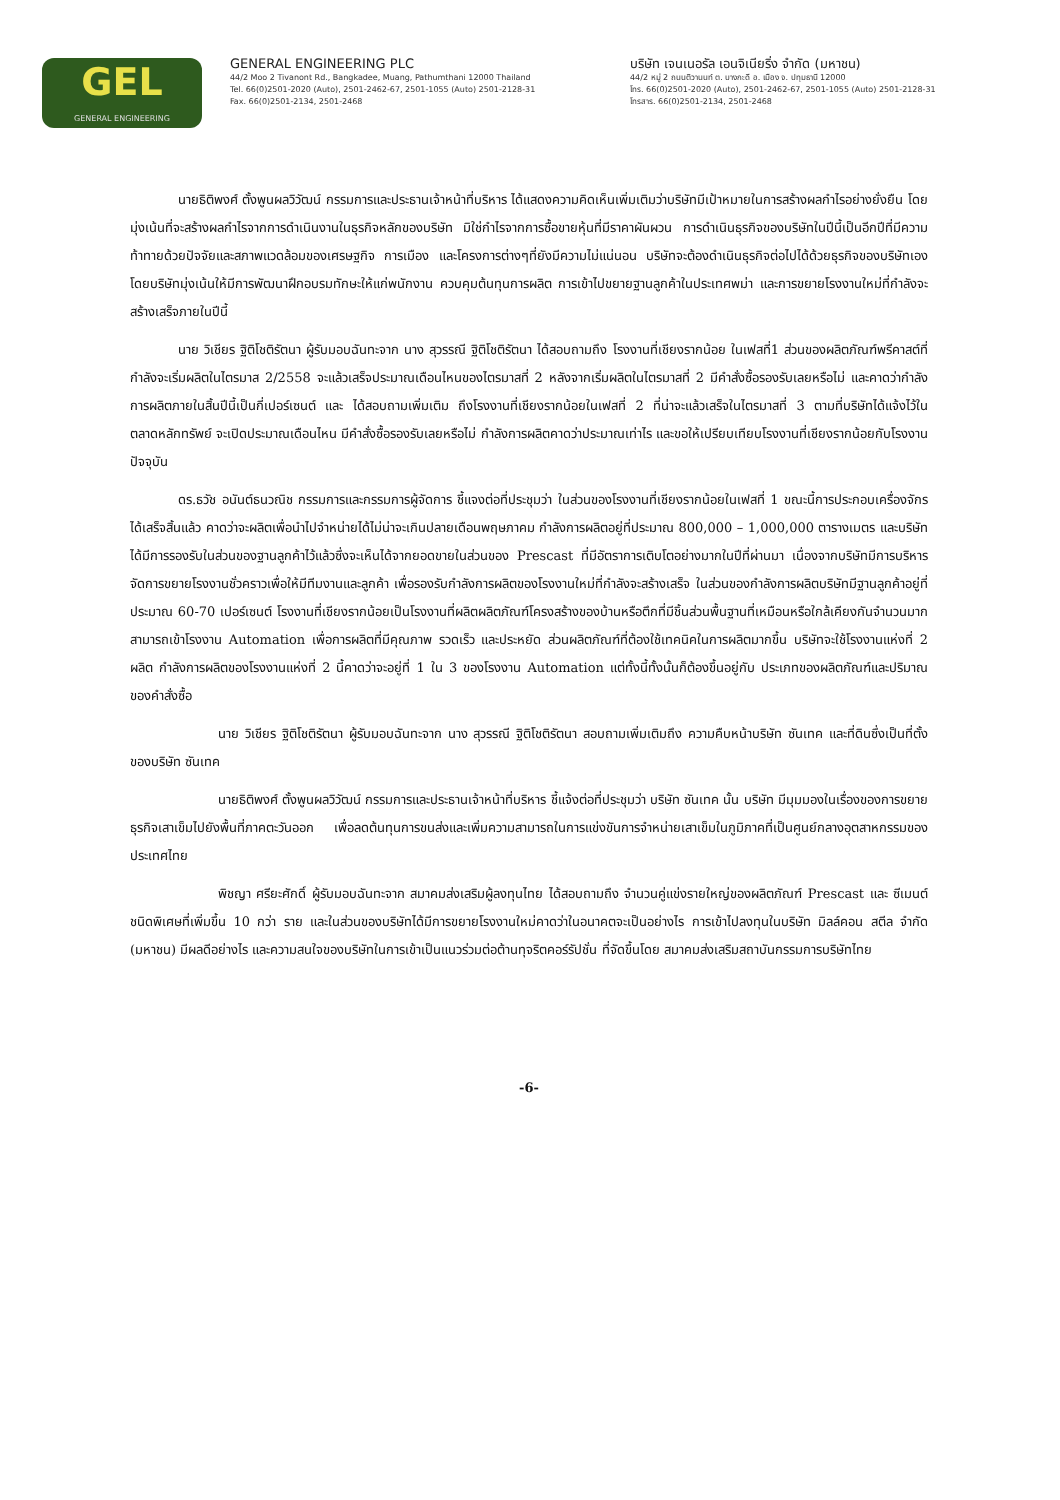GEL
GENERAL ENGINEERING
GENERAL ENGINEERING PLC
44/2 Moo 2 Tivanont Rd., Bangkadee, Muang, Pathumthani 12000 Thailand
Tel. 66(0)2501-2020 (Auto), 2501-2462-67, 2501-1055 (Auto) 2501-2128-31
Fax. 66(0)2501-2134, 2501-2468
บริษัท เจนเนอรัล เอนจิเนียริ่ง จำกัด (มหาชน)
44/2 หมู่ 2 ถนนติวานนท์ ต. บางกะดี อ. เมือง จ. ปทุมธานี 12000
โทร. 66(0)2501-2020 (Auto), 2501-2462-67, 2501-1055 (Auto) 2501-2128-31
โทรสาร. 66(0)2501-2134, 2501-2468
นายธิติพงศ์ ตั้งพูนผลวิวัฒน์ กรรมการและประธานเจ้าหน้าที่บริหาร ได้แสดงความคิดเห็นเพิ่มเติมว่าบริษัทมีเป้าหมายในการสร้างผลกำไรอย่างยั่งยืน โดยมุ่งเน้นที่จะสร้างผลกำไรจากการดำเนินงานในธุรกิจหลักของบริษัท มิใช่กำไรจากการซื้อขายหุ้นที่มีราคาผันผวน การดำเนินธุรกิจของบริษัทในปีนี้เป็นอีกปีที่มีความท้าทายด้วยปัจจัยและสภาพแวดล้อมของเศรษฐกิจ การเมือง และโครงการต่างๆที่ยังมีความไม่แน่นอน บริษัทจะต้องดำเนินธุรกิจต่อไปได้ด้วยธุรกิจของบริษัทเอง โดยบริษัทมุ่งเน้นให้มีการพัฒนาฝึกอบรมทักษะให้แก่พนักงาน ควบคุมต้นทุนการผลิต การเข้าไปขยายฐานลูกค้าในประเทศพม่า และการขยายโรงงานใหม่ที่กำลังจะสร้างเสร็จภายในปีนี้
นาย วิเชียร ฐิติโชติรัตนา ผู้รับมอบฉันทะจาก นาง สุวรรณี ฐิติโชติรัตนา ได้สอบถามถึง โรงงานที่เชียงรากน้อย ในเฟสที่1 ส่วนของผลิตภัณฑ์พรีคาสต์ที่กำลังจะเริ่มผลิตในไตรมาส 2/2558 จะแล้วเสร็จประมาณเดือนไหนของไตรมาสที่ 2 หลังจากเริ่มผลิตในไตรมาสที่ 2 มีคำสั่งซื้อรองรับเลยหรือไม่ และคาดว่ากำลังการผลิตภายในสิ้นปีนี้เป็นกี่เปอร์เซนต์ และ ได้สอบถามเพิ่มเติม ถึงโรงงานที่เชียงรากน้อยในเฟสที่ 2 ที่น่าจะแล้วเสร็จในไตรมาสที่ 3 ตามที่บริษัทได้แจ้งไว้ในตลาดหลักทรัพย์ จะเปิดประมาณเดือนไหน มีคำสั่งซื้อรองรับเลยหรือไม่ กำลังการผลิตคาดว่าประมาณเท่าไร และขอให้เปรียบเทียบโรงงานที่เชียงรากน้อยกับโรงงานปัจจุบัน
ดร.ธวัช อนันต์ธนวณิช กรรมการและกรรมการผู้จัดการ ชี้แจงต่อที่ประชุมว่า ในส่วนของโรงงานที่เชียงรากน้อยในเฟสที่ 1 ขณะนี้การประกอบเครื่องจักรได้เสร็จสิ้นแล้ว คาดว่าจะผลิตเพื่อนำไปจำหน่ายได้ไม่น่าจะเกินปลายเดือนพฤษภาคม กำลังการผลิตอยู่ที่ประมาณ 800,000 – 1,000,000 ตารางเมตร และบริษัทได้มีการรองรับในส่วนของฐานลูกค้าไว้แล้วซึ่งจะเห็นได้จากยอดขายในส่วนของ Prescast ที่มีอัตราการเติบโตอย่างมากในปีที่ผ่านมา เนื่องจากบริษัทมีการบริหารจัดการขยายโรงงานชั่วคราวเพื่อให้มีทีมงานและลูกค้า เพื่อรองรับกำลังการผลิตของโรงงานใหม่ที่กำลังจะสร้างเสร็จ ในส่วนของกำลังการผลิตบริษัทมีฐานลูกค้าอยู่ที่ประมาณ 60-70 เปอร์เซนต์ โรงงานที่เชียงรากน้อยเป็นโรงงานที่ผลิตผลิตภัณฑ์โครงสร้างของบ้านหรือตึกที่มีชิ้นส่วนพื้นฐานที่เหมือนหรือใกล้เคียงกันจำนวนมากสามารถเข้าโรงงาน Automation เพื่อการผลิตที่มีคุณภาพ รวดเร็ว และประหยัด ส่วนผลิตภัณฑ์ที่ต้องใช้เทคนิคในการผลิตมากขึ้น บริษัทจะใช้โรงงานแห่งที่ 2 ผลิต กำลังการผลิตของโรงงานแห่งที่ 2 นี้คาดว่าจะอยู่ที่ 1 ใน 3 ของโรงงาน Automation แต่ทั้งนี้ทั้งนั้นก็ต้องขึ้นอยู่กับ ประเภทของผลิตภัณฑ์และปริมาณของคำสั่งซื้อ
นาย วิเชียร ฐิติโชติรัตนา ผู้รับมอบฉันทะจาก นาง สุวรรณี ฐิติโชติรัตนา สอบถามเพิ่มเติมถึง ความคืบหน้าบริษัท ซันเทค และที่ดินซึ่งเป็นที่ตั้งของบริษัท ซันเทค
นายธิติพงศ์ ตั้งพูนผลวิวัฒน์ กรรมการและประธานเจ้าหน้าที่บริหาร ชี้แจ้งต่อที่ประชุมว่า บริษัท ซันเทค นั้น บริษัท มีมุมมองในเรื่องของการขยายธุรกิจเสาเข็มไปยังพื้นที่ภาคตะวันออก เพื่อลดต้นทุนการขนส่งและเพิ่มความสามารถในการแข่งขันการจำหน่ายเสาเข็มในภูมิภาคที่เป็นศูนย์กลางอุตสาหกรรมของประเทศไทย
พิชญา ศรียะศักดิ์ ผู้รับมอบฉันทะจาก สมาคมส่งเสริมผู้ลงทุนไทย ได้สอบถามถึง จำนวนคู่แข่งรายใหญ่ของผลิตภัณฑ์ Prescast และ ซีเมนต์ชนิดพิเศษที่เพิ่มขึ้น 10 กว่า ราย และในส่วนของบริษัทได้มีการขยายโรงงานใหม่คาดว่าในอนาคตจะเป็นอย่างไร การเข้าไปลงทุนในบริษัท มิลล์คอน สตีล จำกัด (มหาชน) มีผลดีอย่างไร และความสนใจของบริษัทในการเข้าเป็นแนวร่วมต่อต้านทุจริตคอร์รัปชั่น ที่จัดขึ้นโดย สมาคมส่งเสริมสถาบันกรรมการบริษัทไทย
-6-